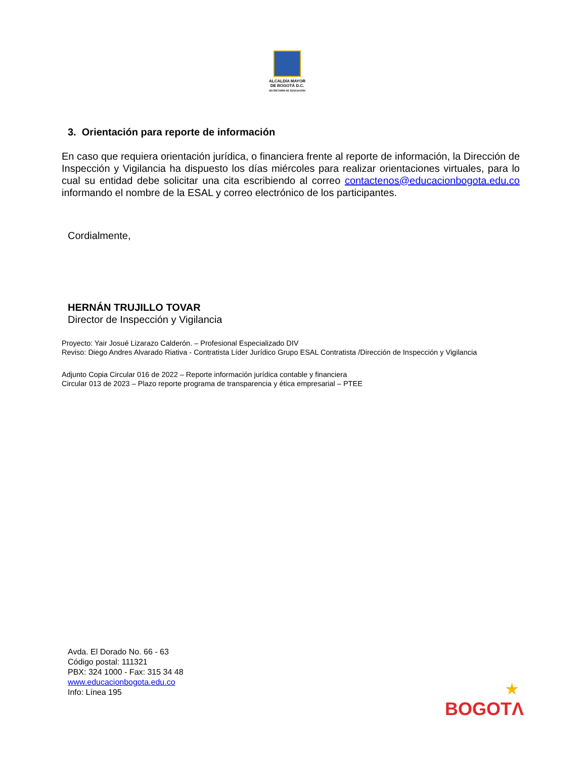ALCALDÍA MAYOR
DE BOGOTÁ D.C.
SECRETARÍA DE EDUCACIÓN
3. Orientación para reporte de información
En caso que requiera orientación jurídica, o financiera frente al reporte de información, la Dirección de Inspección y Vigilancia ha dispuesto los días miércoles para realizar orientaciones virtuales, para lo cual su entidad debe solicitar una cita escribiendo al correo contactenos@educacionbogota.edu.co informando el nombre de la ESAL y correo electrónico de los participantes.
Cordialmente,
HERNÁN TRUJILLO TOVAR
Director de Inspección y Vigilancia
Proyecto: Yair Josué Lizarazo Calderón. – Profesional Especializado DIV
Reviso: Diego Andres Alvarado Riativa - Contratista Líder Jurídico Grupo ESAL Contratista /Dirección de Inspección y Vigilancia
Adjunto Copia Circular 016 de 2022 – Reporte información jurídica contable y financiera
Circular 013 de 2023 – Plazo reporte programa de transparencia y ética empresarial – PTEE
Avda. El Dorado No. 66 - 63
Código postal: 111321
PBX: 324 1000 - Fax: 315 34 48
www.educacionbogota.edu.co
Info: Línea 195
★
BOGOTΛ